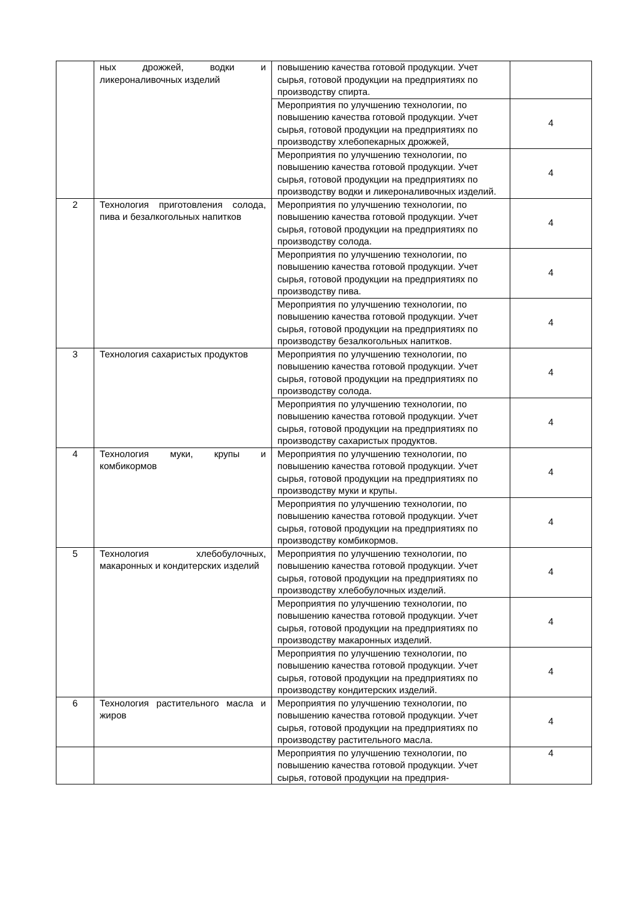| | ных дрожжей, водки и ликероналивочных изделий | повышению качества готовой продукции. Учет сырья, готовой продукции на предприятиях по производству спирта. | |
| | | Мероприятия по улучшению технологии, по повышению качества готовой продукции. Учет сырья, готовой продукции на предприятиях по производству хлебопекарных дрожжей, | 4 |
| | | Мероприятия по улучшению технологии, по повышению качества готовой продукции. Учет сырья, готовой продукции на предприятиях по производству водки и ликероналивочных изделий. | 4 |
| 2 | Технология приготовления солода, пива и безалкогольных напитков | Мероприятия по улучшению технологии, по повышению качества готовой продукции. Учет сырья, готовой продукции на предприятиях по производству солода. | 4 |
| | | Мероприятия по улучшению технологии, по повышению качества готовой продукции. Учет сырья, готовой продукции на предприятиях по производству пива. | 4 |
| | | Мероприятия по улучшению технологии, по повышению качества готовой продукции. Учет сырья, готовой продукции на предприятиях по производству безалкогольных напитков. | 4 |
| 3 | Технология сахаристых продуктов | Мероприятия по улучшению технологии, по повышению качества готовой продукции. Учет сырья, готовой продукции на предприятиях по производству солода. | 4 |
| | | Мероприятия по улучшению технологии, по повышению качества готовой продукции. Учет сырья, готовой продукции на предприятиях по производству сахаристых продуктов. | 4 |
| 4 | Технология муки, крупы и комбикормов | Мероприятия по улучшению технологии, по повышению качества готовой продукции. Учет сырья, готовой продукции на предприятиях по производству муки и крупы. | 4 |
| | | Мероприятия по улучшению технологии, по повышению качества готовой продукции. Учет сырья, готовой продукции на предприятиях по производству комбикормов. | 4 |
| 5 | Технология хлебобулочных, макаронных и кондитерских изделий | Мероприятия по улучшению технологии, по повышению качества готовой продукции. Учет сырья, готовой продукции на предприятиях по производству хлебобулочных изделий. | 4 |
| | | Мероприятия по улучшению технологии, по повышению качества готовой продукции. Учет сырья, готовой продукции на предприятиях по производству макаронных изделий. | 4 |
| | | Мероприятия по улучшению технологии, по повышению качества готовой продукции. Учет сырья, готовой продукции на предприятиях по производству кондитерских изделий. | 4 |
| 6 | Технология растительного масла и жиров | Мероприятия по улучшению технологии, по повышению качества готовой продукции. Учет сырья, готовой продукции на предприятиях по производству растительного масла. | 4 |
| | | Мероприятия по улучшению технологии, по повышению качества готовой продукции. Учет сырья, готовой продукции на предприя- | 4 |